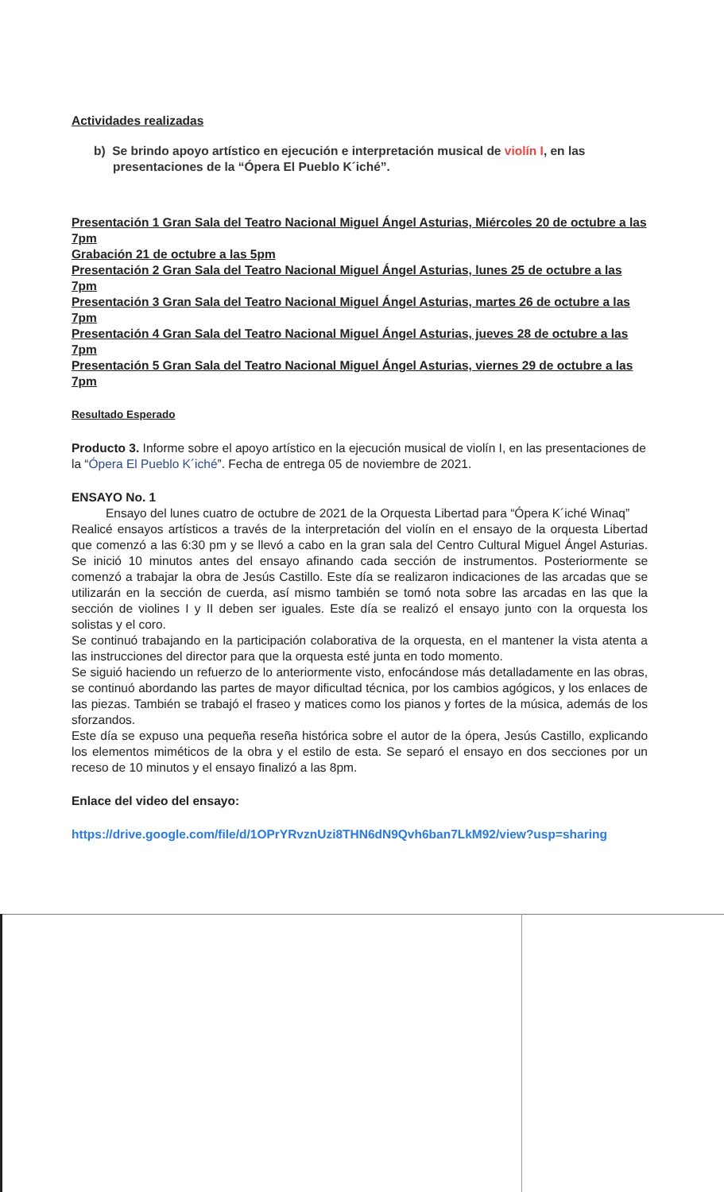Actividades realizadas
b) Se brindo apoyo artístico en ejecución e interpretación musical de violín I, en las presentaciones de la “Ópera El Pueblo K´iché”.
Presentación 1 Gran Sala del Teatro Nacional Miguel Ángel Asturias, Miércoles 20 de octubre a las 7pm
Grabación 21 de octubre a las 5pm
Presentación 2 Gran Sala del Teatro Nacional Miguel Ángel Asturias, lunes 25 de octubre a las 7pm
Presentación 3 Gran Sala del Teatro Nacional Miguel Ángel Asturias, martes 26 de octubre a las 7pm
Presentación 4 Gran Sala del Teatro Nacional Miguel Ángel Asturias, jueves 28 de octubre a las 7pm
Presentación 5 Gran Sala del Teatro Nacional Miguel Ángel Asturias, viernes 29 de octubre a las 7pm
Resultado Esperado
Producto 3. Informe sobre el apoyo artístico en la ejecución musical de violín I, en las presentaciones de la “Ópera El Pueblo K´iché”. Fecha de entrega 05 de noviembre de 2021.
ENSAYO No. 1
Ensayo del lunes cuatro de octubre de 2021 de la Orquesta Libertad para “Ópera K´iché Winaq”
Realicé ensayos artísticos a través de la interpretación del violín en el ensayo de la orquesta Libertad que comenzó a las 6:30 pm y se llevó a cabo en la gran sala del Centro Cultural Miguel Ángel Asturias. Se inició 10 minutos antes del ensayo afinando cada sección de instrumentos. Posteriormente se comenzó a trabajar la obra de Jesús Castillo. Este día se realizaron indicaciones de las arcadas que se utilizarán en la sección de cuerda, así mismo también se tomó nota sobre las arcadas en las que la sección de violines I y II deben ser iguales. Este día se realizó el ensayo junto con la orquesta los solistas y el coro.
Se continuó trabajando en la participación colaborativa de la orquesta, en el mantener la vista atenta a las instrucciones del director para que la orquesta esté junta en todo momento.
Se siguió haciendo un refuerzo de lo anteriormente visto, enfocándose más detalladamente en las obras, se continuó abordando las partes de mayor dificultad técnica, por los cambios agógicos, y los enlaces de las piezas. También se trabajó el fraseo y matices como los pianos y fortes de la música, además de los sforzandos.
Este día se expuso una pequeña reseña histórica sobre el autor de la ópera, Jesús Castillo, explicando los elementos miméticos de la obra y el estilo de esta. Se separó el ensayo en dos secciones por un receso de 10 minutos y el ensayo finalizó a las 8pm.
Enlace del video del ensayo:
https://drive.google.com/file/d/1OPrYRvznUzi8THN6dN9Qvh6ban7LkM92/view?usp=sharing